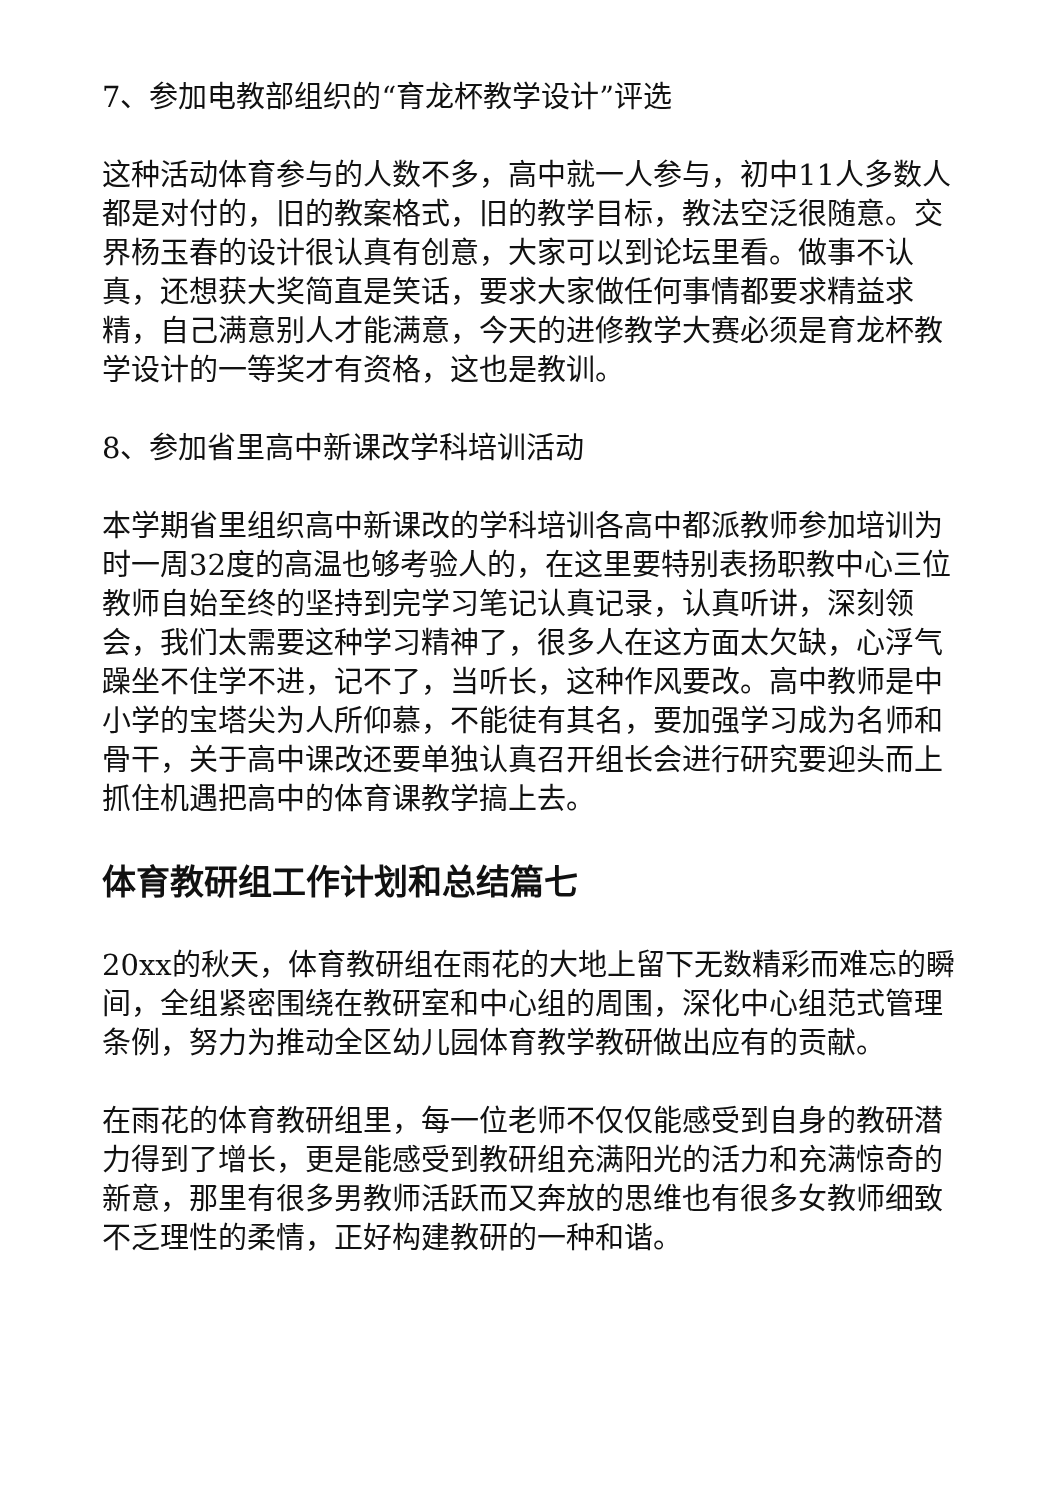7、参加电教部组织的“育龙杯教学设计”评选
这种活动体育参与的人数不多，高中就一人参与，初中11人多数人都是对付的，旧的教案格式，旧的教学目标，教法空泛很随意。交界杨玉春的设计很认真有创意，大家可以到论坛里看。做事不认真，还想获大奖简直是笑话，要求大家做任何事情都要求精益求精，自己满意别人才能满意，今天的进修教学大赛必须是育龙杯教学设计的一等奖才有资格，这也是教训。
8、参加省里高中新课改学科培训活动
本学期省里组织高中新课改的学科培训各高中都派教师参加培训为时一周32度的高温也够考验人的，在这里要特别表扬职教中心三位教师自始至终的坚持到完学习笔记认真记录，认真听讲，深刻领会，我们太需要这种学习精神了，很多人在这方面太欠缺，心浮气躁坐不住学不进，记不了，当听长，这种作风要改。高中教师是中小学的宝塔尖为人所仰慕，不能徒有其名，要加强学习成为名师和骨干，关于高中课改还要单独认真召开组长会进行研究要迎头而上抓住机遇把高中的体育课教学搞上去。
体育教研组工作计划和总结篇七
20xx的秋天，体育教研组在雨花的大地上留下无数精彩而难忘的瞬间，全组紧密围绕在教研室和中心组的周围，深化中心组范式管理条例，努力为推动全区幼儿园体育教学教研做出应有的贡献。
在雨花的体育教研组里，每一位老师不仅仅能感受到自身的教研潜力得到了增长，更是能感受到教研组充满阳光的活力和充满惊奇的新意，那里有很多男教师活跃而又奔放的思维也有很多女教师细致不乏理性的柔情，正好构建教研的一种和谐。